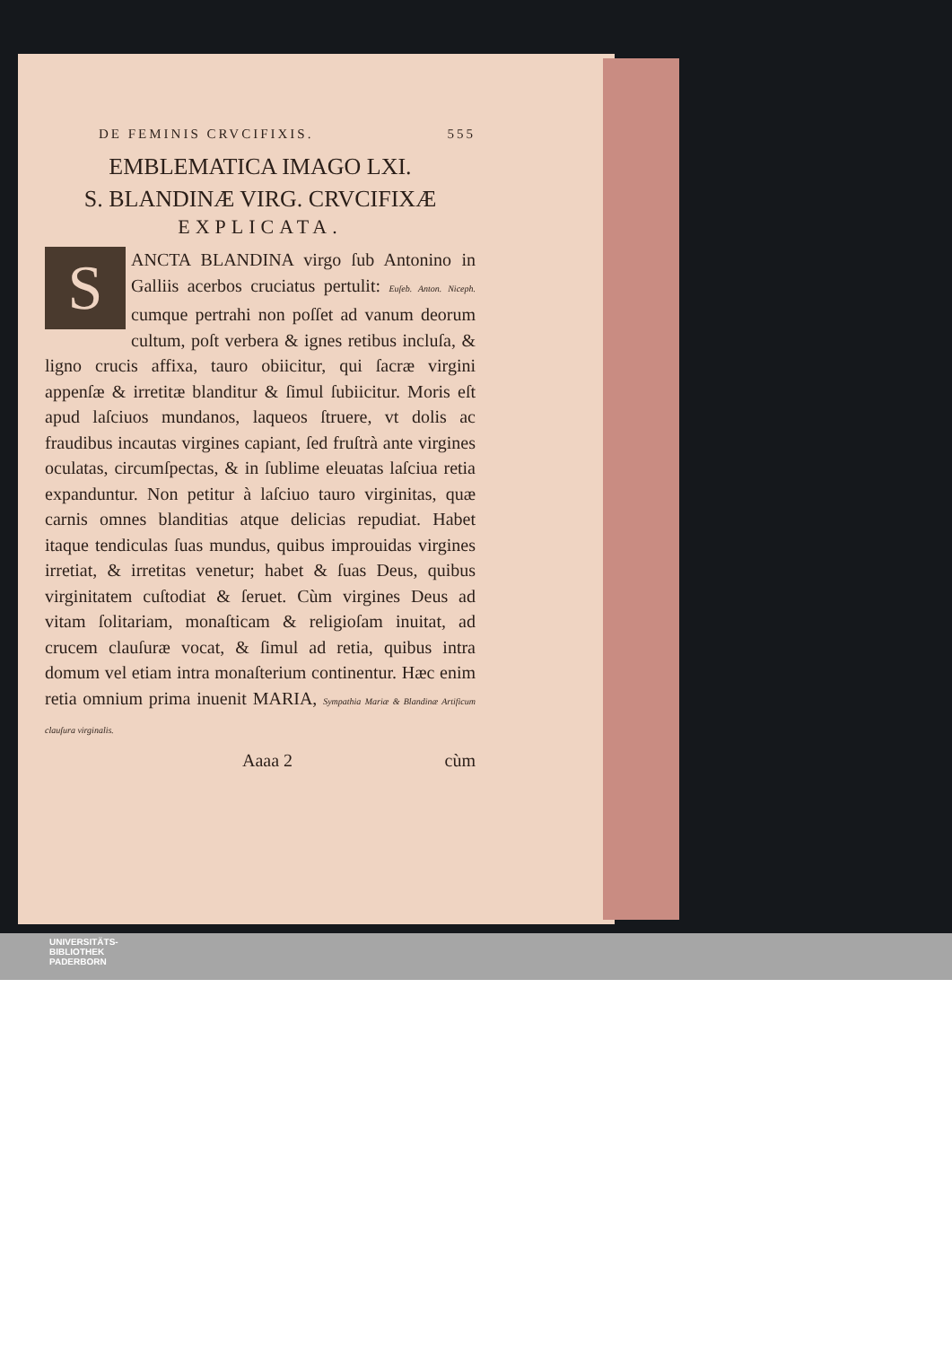DE FEMINIS CRVCIFIXIS. 555
EMBLEMATICA IMAGO LXI.
S. BLANDINÆ VIRG. CRVCIFIXÆ
EXPLICATA.
S
ANCTA BLANDINA virgo ſub Antonino in Galliis acerbos cruciatus pertulit: Euſeb. Anton. Niceph. cumque pertrahi non poſſet ad vanum deorum cultum, poſt verbera & ignes retibus incluſa, & ligno crucis affixa, tauro obiicitur, qui ſacræ virgini appenſæ & irretitæ blanditur & ſimul ſubiicitur. Moris eſt apud laſciuos mundanos, laqueos ſtruere, vt dolis ac fraudibus incautas virgines capiant, ſed fruſtrà ante virgines oculatas, circumſpectas, & in ſublime eleuatas laſciua retia expanduntur. Non petitur à laſciuo tauro virginitas, quæ carnis omnes blanditias atque delicias repudiat. Habet itaque tendiculas ſuas mundus, quibus improuidas virgines irretiat, & irretitas venetur; habet & ſuas Deus, quibus virginitatem cuſtodiat & ſeruet. Cùm virgines Deus ad vitam ſolitariam, monaſticam & religioſam inuitat, ad crucem clauſuræ vocat, & ſimul ad retia, quibus intra domum vel etiam intra monaſterium continentur. Hæc enim retia omnium prima inuenit MARIA, Sympathia Mariæ & Blandinæ Artificum clauſura virginalis.
Aaaa 2 cùm
UNIVERSITÄTS-
BIBLIOTHEK
PADERBORN